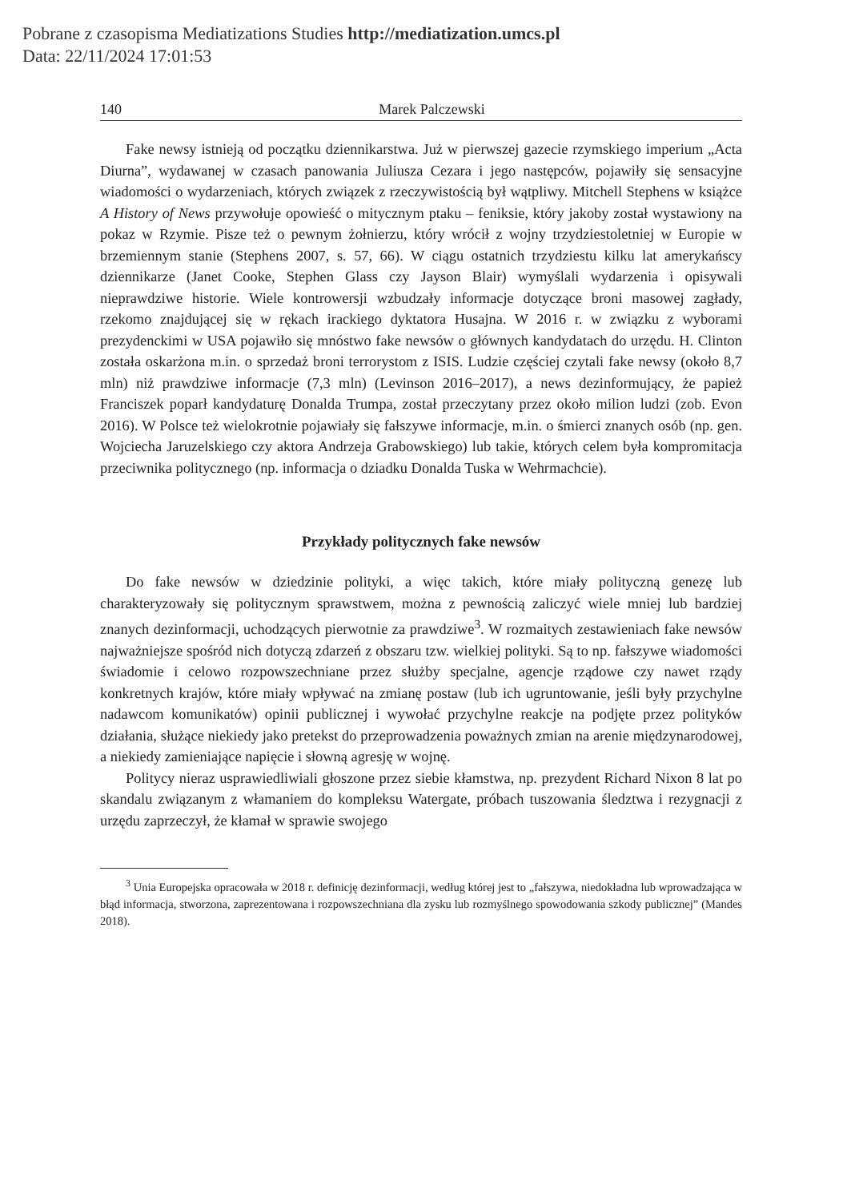Pobrane z czasopisma Mediatizations Studies http://mediatization.umcs.pl
Data: 22/11/2024 17:01:53
140 Marek Palczewski
Fake newsy istnieją od początku dziennikarstwa. Już w pierwszej gazecie rzymskiego imperium „Acta Diurna”, wydawanej w czasach panowania Juliusza Cezara i jego następców, pojawiły się sensacyjne wiadomości o wydarzeniach, których związek z rzeczywistością był wątpliwy. Mitchell Stephens w książce A History of News przywołuje opowieść o mitycznym ptaku – feniksie, który jakoby został wystawiony na pokaz w Rzymie. Pisze też o pewnym żołnierzu, który wrócił z wojny trzydziestoletniej w Europie w brzemiennym stanie (Stephens 2007, s. 57, 66). W ciągu ostatnich trzydziestu kilku lat amerykańscy dziennikarze (Janet Cooke, Stephen Glass czy Jayson Blair) wymyślali wydarzenia i opisywali nieprawdziwe historie. Wiele kontrowersji wzbudzały informacje dotyczące broni masowej zagłady, rzekomo znajdującej się w rękach irackiego dyktatora Husajna. W 2016 r. w związku z wyborami prezydenckimi w USA pojawiło się mnóstwo fake newsów o głównych kandydatach do urzędu. H. Clinton została oskarżona m.in. o sprzedaż broni terrorystom z ISIS. Ludzie częściej czytali fake newsy (około 8,7 mln) niż prawdziwe informacje (7,3 mln) (Levinson 2016–2017), a news dezinformujący, że papież Franciszek poparł kandydaturę Donalda Trumpa, został przeczytany przez około milion ludzi (zob. Evon 2016). W Polsce też wielokrotnie pojawiały się fałszywe informacje, m.in. o śmierci znanych osób (np. gen. Wojciecha Jaruzelskiego czy aktora Andrzeja Grabowskiego) lub takie, których celem była kompromitacja przeciwnika politycznego (np. informacja o dziadku Donalda Tuska w Wehrmachcie).
Przykłady politycznych fake newsów
Do fake newsów w dziedzinie polityki, a więc takich, które miały polityczną genezę lub charakteryzowały się politycznym sprawstwem, można z pewnością zaliczyć wiele mniej lub bardziej znanych dezinformacji, uchodzących pierwotnie za prawdziwe<sup>3</sup>. W rozmaitych zestawieniach fake newsów najważniejsze spośród nich dotyczą zdarzeń z obszaru tzw. wielkiej polityki. Są to np. fałszywe wiadomości świadomie i celowo rozpowszechniane przez służby specjalne, agencje rządowe czy nawet rządy konkretnych krajów, które miały wpływać na zmianę postaw (lub ich ugruntowanie, jeśli były przychylne nadawcom komunikatów) opinii publicznej i wywołać przychylne reakcje na podjęte przez polityków działania, służące niekiedy jako pretekst do przeprowadzenia poważnych zmian na arenie międzynarodowej, a niekiedy zamieniające napięcie i słowną agresję w wojnę.
Politycy nieraz usprawiedliwiali głoszone przez siebie kłamstwa, np. prezydent Richard Nixon 8 lat po skandalu związanym z włamaniem do kompleksu Watergate, próbach tuszowania śledztwa i rezygnacji z urzędu zaprzeczył, że kłamał w sprawie swojego
<sup>3</sup> Unia Europejska opracowała w 2018 r. definicję dezinformacji, według której jest to „fałszywa, niedokładna lub wprowadzająca w błąd informacja, stworzona, zaprezentowana i rozpowszechniana dla zysku lub rozmyślnego spowodowania szkody publicznej” (Mandes 2018).